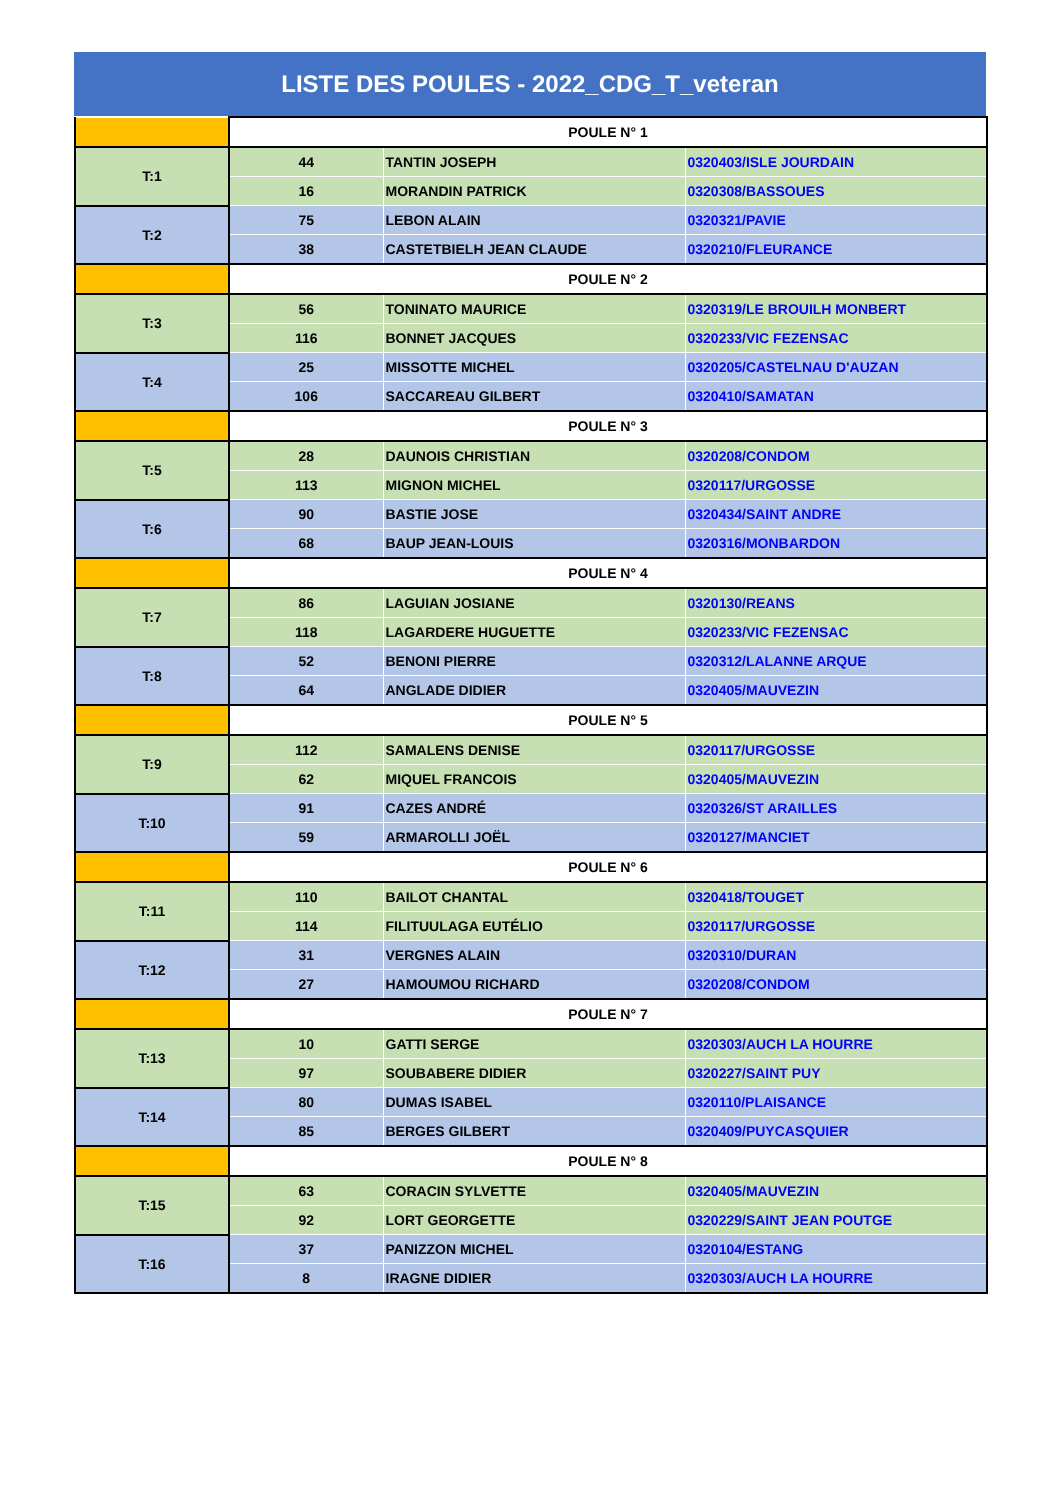LISTE DES POULES - 2022_CDG_T_veteran
| | POULE N° 1 | | |
| T:1 | 44 | TANTIN JOSEPH | 0320403/ISLE JOURDAIN |
| | 16 | MORANDIN PATRICK | 0320308/BASSOUES |
| T:2 | 75 | LEBON ALAIN | 0320321/PAVIE |
| | 38 | CASTETBIELH JEAN CLAUDE | 0320210/FLEURANCE |
| | POULE N° 2 | | |
| T:3 | 56 | TONINATO MAURICE | 0320319/LE BROUILH MONBERT |
| | 116 | BONNET JACQUES | 0320233/VIC FEZENSAC |
| T:4 | 25 | MISSOTTE MICHEL | 0320205/CASTELNAU D'AUZAN |
| | 106 | SACCAREAU GILBERT | 0320410/SAMATAN |
| | POULE N° 3 | | |
| T:5 | 28 | DAUNOIS CHRISTIAN | 0320208/CONDOM |
| | 113 | MIGNON MICHEL | 0320117/URGOSSE |
| T:6 | 90 | BASTIE JOSE | 0320434/SAINT ANDRE |
| | 68 | BAUP JEAN-LOUIS | 0320316/MONBARDON |
| | POULE N° 4 | | |
| T:7 | 86 | LAGUIAN JOSIANE | 0320130/REANS |
| | 118 | LAGARDERE HUGUETTE | 0320233/VIC FEZENSAC |
| T:8 | 52 | BENONI PIERRE | 0320312/LALANNE ARQUE |
| | 64 | ANGLADE DIDIER | 0320405/MAUVEZIN |
| | POULE N° 5 | | |
| T:9 | 112 | SAMALENS DENISE | 0320117/URGOSSE |
| | 62 | MIQUEL FRANCOIS | 0320405/MAUVEZIN |
| T:10 | 91 | CAZES ANDRÉ | 0320326/ST ARAILLES |
| | 59 | ARMAROLLI JOËL | 0320127/MANCIET |
| | POULE N° 6 | | |
| T:11 | 110 | BAILOT CHANTAL | 0320418/TOUGET |
| | 114 | FILITUULAGA EUTÉLIO | 0320117/URGOSSE |
| T:12 | 31 | VERGNES ALAIN | 0320310/DURAN |
| | 27 | HAMOUMOU RICHARD | 0320208/CONDOM |
| | POULE N° 7 | | |
| T:13 | 10 | GATTI SERGE | 0320303/AUCH LA HOURRE |
| | 97 | SOUBABERE DIDIER | 0320227/SAINT PUY |
| T:14 | 80 | DUMAS ISABEL | 0320110/PLAISANCE |
| | 85 | BERGES GILBERT | 0320409/PUYCASQUIER |
| | POULE N° 8 | | |
| T:15 | 63 | CORACIN SYLVETTE | 0320405/MAUVEZIN |
| | 92 | LORT GEORGETTE | 0320229/SAINT JEAN POUTGE |
| T:16 | 37 | PANIZZON MICHEL | 0320104/ESTANG |
| | 8 | IRAGNE DIDIER | 0320303/AUCH LA HOURRE |